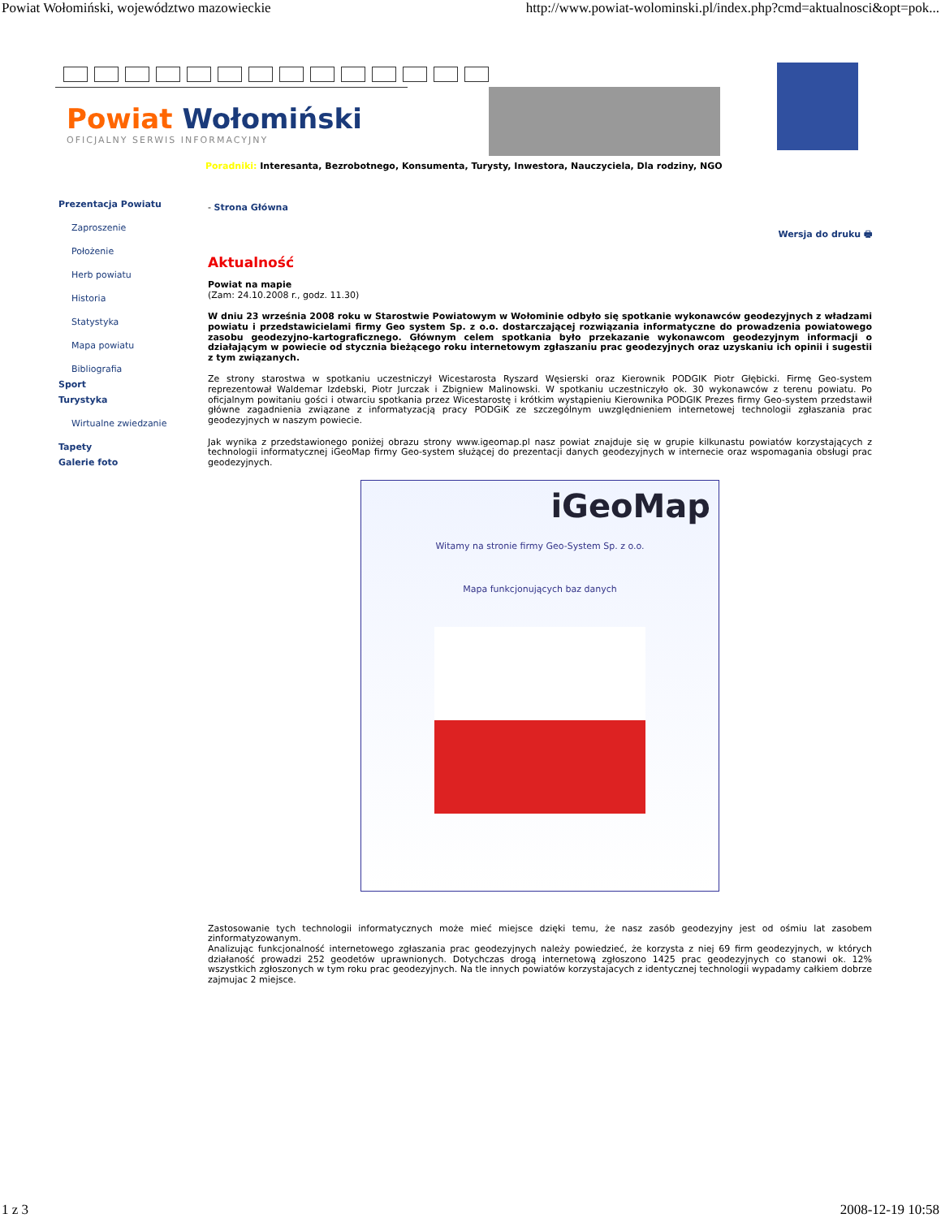Powiat Wołomiński, województwo mazowieckie http://www.powiat-wolominski.pl/index.php?cmd=aktualnosci&opt=pok...
Powiat Wołomiński
OFICJALNY SERWIS INFORMACYJNY
Poradniki: Interesanta, Bezrobotnego, Konsumenta, Turysty, Inwestora, Nauczyciela, Dla rodziny, NGO
Prezentacja Powiatu
Zaproszenie
Położenie
Herb powiatu
Historia
Statystyka
Mapa powiatu
Bibliografia
Sport
Turystyka
Wirtualne zwiedzanie
Tapety
Galerie foto
- Strona Główna
Wersja do druku 🖶
Aktualność
Powiat na mapie
(Zam: 24.10.2008 r., godz. 11.30)
W dniu 23 września 2008 roku w Starostwie Powiatowym w Wołominie odbyło się spotkanie wykonawców geodezyjnych z władzami powiatu i przedstawicielami firmy Geo system Sp. z o.o. dostarczającej rozwiązania informatyczne do prowadzenia powiatowego zasobu geodezyjno-kartograficznego. Głównym celem spotkania było przekazanie wykonawcom geodezyjnym informacji o działającym w powiecie od stycznia bieżącego roku internetowym zgłaszaniu prac geodezyjnych oraz uzyskaniu ich opinii i sugestii z tym związanych.
Ze strony starostwa w spotkaniu uczestniczył Wicestarosta Ryszard Węsierski oraz Kierownik PODGIK Piotr Głębicki. Firmę Geo-system reprezentował Waldemar Izdebski, Piotr Jurczak i Zbigniew Malinowski. W spotkaniu uczestniczyło ok. 30 wykonawców z terenu powiatu. Po oficjalnym powitaniu gości i otwarciu spotkania przez Wicestarostę i krótkim wystąpieniu Kierownika PODGIK Prezes firmy Geo-system przedstawił główne zagadnienia związane z informatyzacją pracy PODGiK ze szczególnym uwzględnieniem internetowej technologii zgłaszania prac geodezyjnych w naszym powiecie.
Jak wynika z przedstawionego poniżej obrazu strony www.igeomap.pl nasz powiat znajduje się w grupie kilkunastu powiatów korzystających z technologii informatycznej iGeoMap firmy Geo-system służącej do prezentacji danych geodezyjnych w internecie oraz wspomagania obsługi prac geodezyjnych.
iGeoMap
Witamy na stronie firmy Geo-System Sp. z o.o.
Mapa funkcjonujących baz danych
Zastosowanie tych technologii informatycznych może mieć miejsce dzięki temu, że nasz zasób geodezyjny jest od ośmiu lat zasobem zinformatyzowanym.
Analizując funkcjonalność internetowego zgłaszania prac geodezyjnych należy powiedzieć, że korzysta z niej 69 firm geodezyjnych, w których działaność prowadzi 252 geodetów uprawnionych. Dotychczas drogą internetową zgłoszono 1425 prac geodezyjnych co stanowi ok. 12% wszystkich zgłoszonych w tym roku prac geodezyjnych. Na tle innych powiatów korzystajacych z identycznej technologii wypadamy całkiem dobrze zajmujac 2 miejsce.
1 z 3 2008-12-19 10:58